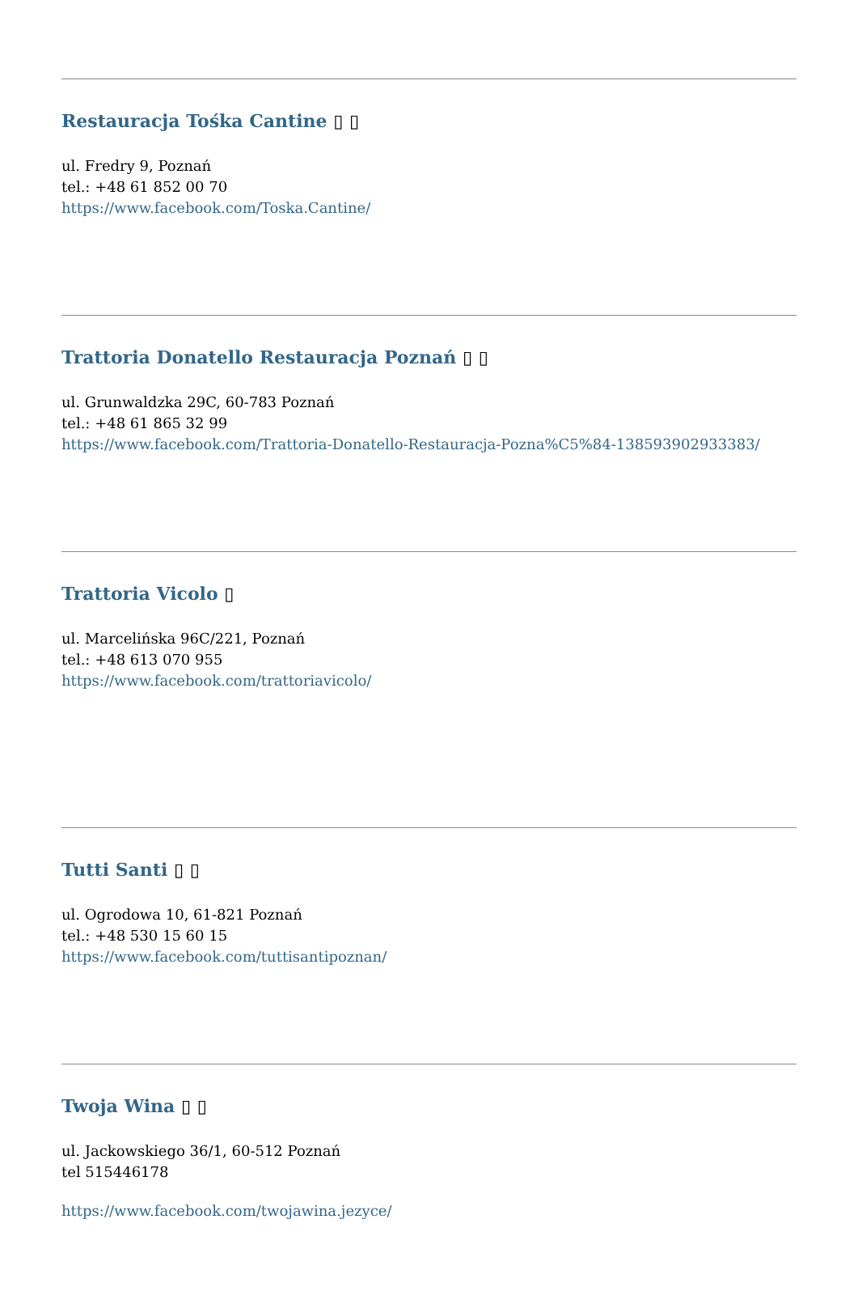Restauracja Tośka Cantine ▯ ▯
ul. Fredry 9, Poznań
tel.: +48 61 852 00 70
https://www.facebook.com/Toska.Cantine/
Trattoria Donatello Restauracja Poznań ▯ ▯
ul. Grunwaldzka 29C, 60-783 Poznań
tel.: +48 61 865 32 99
https://www.facebook.com/Trattoria-Donatello-Restauracja-Pozna%C5%84-138593902933383/
Trattoria Vicolo ▯
ul. Marcelińska 96C/221, Poznań
tel.: +48 613 070 955
https://www.facebook.com/trattoriavicolo/
Tutti Santi ▯ ▯
ul. Ogrodowa 10, 61-821 Poznań
tel.: +48 530 15 60 15
https://www.facebook.com/tuttisantipoznan/
Twoja Wina ▯ ▯
ul. Jackowskiego 36/1, 60-512 Poznań
tel 515446178
https://www.facebook.com/twojawina.jezyce/